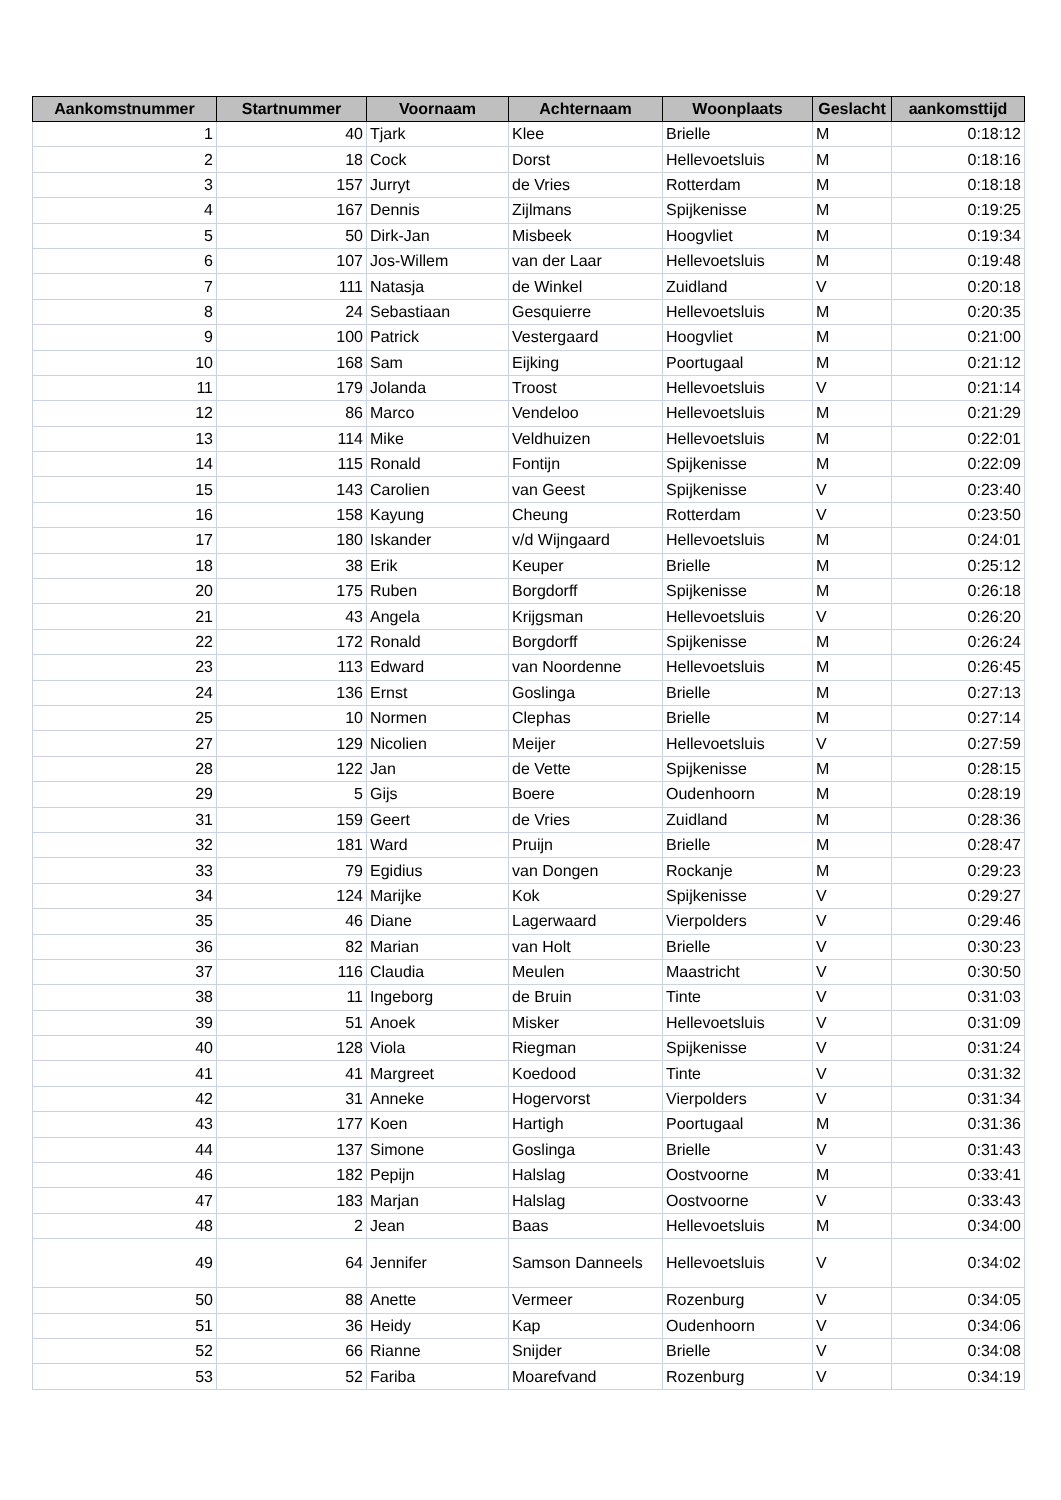| Aankomstnummer | Startnummer | Voornaam | Achternaam | Woonplaats | Geslacht | aankomsttijd |
| --- | --- | --- | --- | --- | --- | --- |
| 1 | 40 | Tjark | Klee | Brielle | M | 0:18:12 |
| 2 | 18 | Cock | Dorst | Hellevoetsluis | M | 0:18:16 |
| 3 | 157 | Jurryt | de Vries | Rotterdam | M | 0:18:18 |
| 4 | 167 | Dennis | Zijlmans | Spijkenisse | M | 0:19:25 |
| 5 | 50 | Dirk-Jan | Misbeek | Hoogvliet | M | 0:19:34 |
| 6 | 107 | Jos-Willem | van der Laar | Hellevoetsluis | M | 0:19:48 |
| 7 | 111 | Natasja | de Winkel | Zuidland | V | 0:20:18 |
| 8 | 24 | Sebastiaan | Gesquierre | Hellevoetsluis | M | 0:20:35 |
| 9 | 100 | Patrick | Vestergaard | Hoogvliet | M | 0:21:00 |
| 10 | 168 | Sam | Eijking | Poortugaal | M | 0:21:12 |
| 11 | 179 | Jolanda | Troost | Hellevoetsluis | V | 0:21:14 |
| 12 | 86 | Marco | Vendeloo | Hellevoetsluis | M | 0:21:29 |
| 13 | 114 | Mike | Veldhuizen | Hellevoetsluis | M | 0:22:01 |
| 14 | 115 | Ronald | Fontijn | Spijkenisse | M | 0:22:09 |
| 15 | 143 | Carolien | van Geest | Spijkenisse | V | 0:23:40 |
| 16 | 158 | Kayung | Cheung | Rotterdam | V | 0:23:50 |
| 17 | 180 | Iskander | v/d Wijngaard | Hellevoetsluis | M | 0:24:01 |
| 18 | 38 | Erik | Keuper | Brielle | M | 0:25:12 |
| 20 | 175 | Ruben | Borgdorff | Spijkenisse | M | 0:26:18 |
| 21 | 43 | Angela | Krijgsman | Hellevoetsluis | V | 0:26:20 |
| 22 | 172 | Ronald | Borgdorff | Spijkenisse | M | 0:26:24 |
| 23 | 113 | Edward | van Noordenne | Hellevoetsluis | M | 0:26:45 |
| 24 | 136 | Ernst | Goslinga | Brielle | M | 0:27:13 |
| 25 | 10 | Normen | Clephas | Brielle | M | 0:27:14 |
| 27 | 129 | Nicolien | Meijer | Hellevoetsluis | V | 0:27:59 |
| 28 | 122 | Jan | de Vette | Spijkenisse | M | 0:28:15 |
| 29 | 5 | Gijs | Boere | Oudenhoorn | M | 0:28:19 |
| 31 | 159 | Geert | de Vries | Zuidland | M | 0:28:36 |
| 32 | 181 | Ward | Pruijn | Brielle | M | 0:28:47 |
| 33 | 79 | Egidius | van Dongen | Rockanje | M | 0:29:23 |
| 34 | 124 | Marijke | Kok | Spijkenisse | V | 0:29:27 |
| 35 | 46 | Diane | Lagerwaard | Vierpolders | V | 0:29:46 |
| 36 | 82 | Marian | van Holt | Brielle | V | 0:30:23 |
| 37 | 116 | Claudia | Meulen | Maastricht | V | 0:30:50 |
| 38 | 11 | Ingeborg | de Bruin | Tinte | V | 0:31:03 |
| 39 | 51 | Anoek | Misker | Hellevoetsluis | V | 0:31:09 |
| 40 | 128 | Viola | Riegman | Spijkenisse | V | 0:31:24 |
| 41 | 41 | Margreet | Koedood | Tinte | V | 0:31:32 |
| 42 | 31 | Anneke | Hogervorst | Vierpolders | V | 0:31:34 |
| 43 | 177 | Koen | Hartigh | Poortugaal | M | 0:31:36 |
| 44 | 137 | Simone | Goslinga | Brielle | V | 0:31:43 |
| 46 | 182 | Pepijn | Halslag | Oostvoorne | M | 0:33:41 |
| 47 | 183 | Marjan | Halslag | Oostvoorne | V | 0:33:43 |
| 48 | 2 | Jean | Baas | Hellevoetsluis | M | 0:34:00 |
| 49 | 64 | Jennifer | Samson Danneels | Hellevoetsluis | V | 0:34:02 |
| 50 | 88 | Anette | Vermeer | Rozenburg | V | 0:34:05 |
| 51 | 36 | Heidy | Kap | Oudenhoorn | V | 0:34:06 |
| 52 | 66 | Rianne | Snijder | Brielle | V | 0:34:08 |
| 53 | 52 | Fariba | Moarefvand | Rozenburg | V | 0:34:19 |